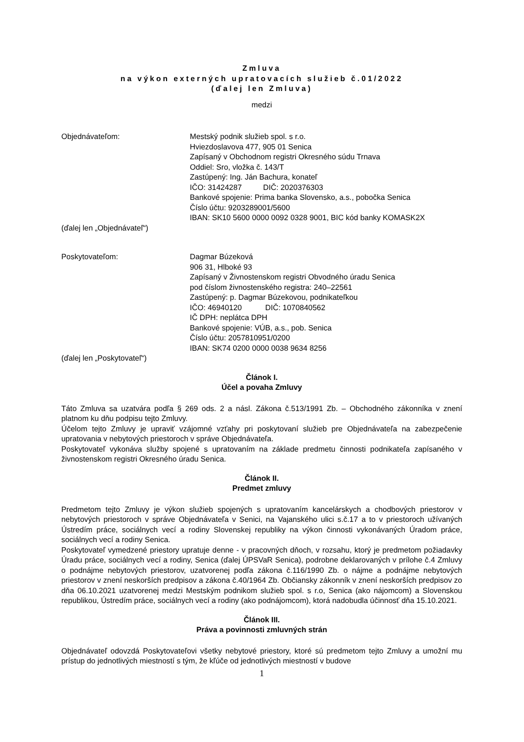Zmluva
na výkon externých upratovacích služieb č.01/2022
(ďalej len Zmluva)
medzi
Objednávateľom: Mestský podnik služieb spol. s r.o.
Hviezdoslavova 477, 905 01 Senica
Zapísaný v Obchodnom registri Okresného súdu Trnava
Oddiel: Sro, vložka č. 143/T
Zastúpený: Ing. Ján Bachura, konateľ
IČO: 31424287 DIČ: 2020376303
Bankové spojenie: Prima banka Slovensko, a.s., pobočka Senica
Číslo účtu: 9203289001/5600
IBAN: SK10 5600 0000 0092 0328 9001, BIC kód banky KOMASK2X
(ďalej len „Objednávateľ“)
Poskytovateľom: Dagmar Búzeková
906 31, Hlboké 93
Zapísaný v Živnostenskom registri Obvodného úradu Senica
pod číslom živnostenského registra: 240–22561
Zastúpený: p. Dagmar Búzekovou, podnikateľkou
IČO: 46940120 DIČ: 1070840562
IČ DPH: neplátca DPH
Bankové spojenie: VÚB, a.s., pob. Senica
Číslo účtu: 2057810951/0200
IBAN: SK74 0200 0000 0038 9634 8256
(ďalej len „Poskytovateľ“)
Článok I.
Účel a povaha Zmluvy
Táto Zmluva sa uzatvára podľa § 269 ods. 2 a násl. Zákona č.513/1991 Zb. – Obchodného zákonníka v znení platnom ku dňu podpisu tejto Zmluvy.
Účelom tejto Zmluvy je upraviť vzájomné vzťahy pri poskytovaní služieb pre Objednávateľa na zabezpečenie upratovania v nebytových priestoroch v správe Objednávateľa.
Poskytovateľ vykonáva služby spojené s upratovaním na základe predmetu činnosti podnikateľa zapísaného v živnostenskom registri Okresného úradu Senica.
Článok II.
Predmet zmluvy
Predmetom tejto Zmluvy je výkon služieb spojených s upratovaním kancelárskych a chodbových priestorov v nebytových priestoroch v správe Objednávateľa v Senici, na Vajanského ulici s.č.17 a to v priestoroch užívaných Ústredím práce, sociálnych vecí a rodiny Slovenskej republiky na výkon činnosti vykonávaných Úradom práce, sociálnych vecí a rodiny Senica.
Poskytovateľ vymedzené priestory upratuje denne - v pracovných dňoch, v rozsahu, ktorý je predmetom požiadavky Úradu práce, sociálnych vecí a rodiny, Senica (ďalej ÚPSVaR Senica), podrobne deklarovaných v prílohe č.4 Zmluvy o podnájme nebytových priestorov, uzatvorenej podľa zákona č.116/1990 Zb. o nájme a podnájme nebytových priestorov v znení neskorších predpisov a zákona č.40/1964 Zb. Občiansky zákonník v znení neskorších predpisov zo dňa 06.10.2021 uzatvorenej medzi Mestským podnikom služieb spol. s r.o, Senica (ako nájomcom) a Slovenskou republikou, Ústredím práce, sociálnych vecí a rodiny (ako podnájomcom), ktorá nadobudla účinnosť dňa 15.10.2021.
Článok III.
Práva a povinnosti zmluvných strán
Objednávateľ odovzdá Poskytovateľovi všetky nebytové priestory, ktoré sú predmetom tejto Zmluvy a umožní mu prístup do jednotlivých miestností s tým, že kľúče od jednotlivých miestností v budove
1